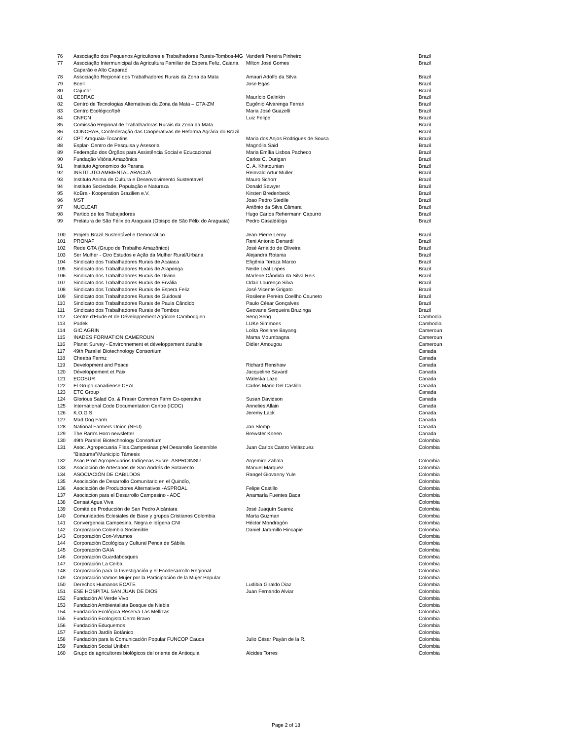| 76 | Associação dos Pequenos Agricultores e Trabalhadores Rurais-Tombos-MG | Vanderli Pereira Pinheiro | Brazil |
| 77 | Associação Intermunicipal da Agricultura Familiar de Espera Feliz, Caiana, Caparão e Alto Caparaó | Milton José Gomes | Brazil |
| 78 | Associação Regional dos Trabalhadores Rurais da Zona da Mata | Amauri Adolfo da Silva | Brazil |
| 79 | Boell | Jose Egas | Brazil |
| 80 | Cajunor | | Brazil |
| 81 | CEBRAC | Maurício Galinkin | Brazil |
| 82 | Centro de Tecnologias Alternativas da Zona da Mata – CTA-ZM | Eugênio Alvarenga Ferrari | Brazil |
| 83 | Centro Ecológico/Ipê | Maria José Guazelli | Brazil |
| 84 | CNFCN | Luiz Felipe | Brazil |
| 85 | Comissão Regional de Trabalhadoras Rurais da Zona da Mata | | Brazil |
| 86 | CONCRAB, Confederação das Cooperativas de Reforma Agrária do Brazil | | Brazil |
| 87 | CPT Araguaia-Tocantins | Maria dos Anjos Rodrigues de Sousa | Brazil |
| 88 | Esplar- Centro de Pesquisa y Asesoria | Magnólia Said | Brazil |
| 89 | Federação dos Órgãos para Assistência Social e Educacional | Maria Emília Lisboa Pacheco | Brazil |
| 90 | Fundação Vitória Amazônica | Carlos C. Durigan | Brazil |
| 91 | Instituto Agronomico do Parana | C. A. Khatounian | Brazil |
| 92 | INSTITUTO AMBIENTAL ARACUÃ | Reinvald Artur Müller | Brazil |
| 93 | Instituto Anima de Cultura e Desenvolvimento Sustentavel | Mauro Schorr | Brazil |
| 94 | Instituto Sociedade, População e Natureza | Donald Sawyer | Brazil |
| 95 | KoBra - Kooperation Brazilien e.V. | Kirsten Bredenbeck | Brazil |
| 96 | MST | Joao Pedro Stedile | Brazil |
| 97 | NUCLEAR | Antônio da Silva Câmara | Brazil |
| 98 | Partido de los Trabajadores | Hugo Carlos Rehermann Capurro | Brazil |
| 99 | Prelatura de São Félix do Araguaia (Obispo de São Félix do Araguaia) | Pedro Casaldáliga | Brazil |
| 100 | Projeto Brazil Sustentável e Democrático | Jean-Pierre Leroy | Brazil |
| 101 | PRONAF | Reni Antonio Denardi | Brazil |
| 102 | Rede GTA (Grupo de Trabalho Amazônico) | José Arnaldo de Oliveira | Brazil |
| 103 | Ser Mulher - Ctro Estudos e Ação da Mulher Rural/Urbana | Alejandra Rotania | Brazil |
| 104 | Sindicato dos Trabalhadores Rurais de Acaiaca | Efigênia Tereza Marco | Brazil |
| 105 | Sindicato dos Trabalhadores Rurais de Araponga | Neide Leal Lopes | Brazil |
| 106 | Sindicato dos Trabalhadores Rurais de Divino | Marlene Cândida da Silva Reis | Brazil |
| 107 | Sindicato dos Trabalhadores Rurais de Ervália | Odair Lourenço Silva | Brazil |
| 108 | Sindicato dos Trabalhadores Rurais de Espera Feliz | José Vicente Grigato | Brazil |
| 109 | Sindicato dos Trabalhadores Rurais de Guidoval | Rosilene Pereira Coellho Cauneto | Brazil |
| 110 | Sindicato dos Trabalhadores Rurais de Paula Cândido | Paulo César Gonçalves | Brazil |
| 111 | Sindicato dos Trabalhadores Rurais de Tombos | Geovane Serqueira Bruzinga | Brazil |
| 112 | Centre d'Etude et de Développement Agricole Cambodgien | Seng Seng | Cambodia |
| 113 | Padek | LUKe Simmons | Cambodia |
| 114 | GIC AGRIN | Lolita Rosiane Bayang | Cameroun |
| 115 | INADES FORMATION CAMEROUN | Mama Moumbagna | Cameroun |
| 116 | Planet Survey - Environnement et développement durable | Didier Amougou | Cameroun |
| 117 | 49th Parallel Biotechnology Consortium | | Canada |
| 118 | Cheeba Farmz | | Canada |
| 119 | Development and Peace | Richard Renshaw | Canada |
| 120 | Développement et Paix | Jacqueline Savard | Canada |
| 121 | ECOSUR | Waleska Lazo | Canada |
| 122 | El Grupo canadiense CEAL | Carlos Mario Del Castillo | Canada |
| 123 | ETC Group | | Canada |
| 124 | Glorious Salad Co. & Fraser Common Farm Co-operative | Susan Davidson | Canada |
| 125 | International Code Documentation Centre (ICDC) | Annelies Allain | Canada |
| 126 | K.O.G.S. | Jeremy Lack | Canada |
| 127 | Mad Dog Farm | | Canada |
| 128 | National Farmers Union (NFU) | Jan Slomp | Canada |
| 129 | The Ram's Horn newsletter | Brewster Kneen | Canada |
| 130 | 49th Parallel Biotechnology Consortium | | Colombia |
| 131 | Asoc. Agropecuaria Flias.Campesinas p/el Desarrollo Sostenible "Biabuma"/Municipio Támesis | Juan Carlos Castro Velásquez | Colombia |
| 132 | Asoc.Prod.Agropecuarios Indígenas Sucre- ASPROINSU | Argemiro Zabala | Colombia |
| 133 | Asociación de Artesanos de San Andrés de Sotavento | Manuel Marquez | Colombia |
| 134 | ASOCIACIÓN DE CABILDOS | Rangel Giovanny Yule | Colombia |
| 135 | Asociación de Desarrollo Comunitario en el Quindío, | | Colombia |
| 136 | Asociación de Productores Alternativos -ASPROAL | Felipe Castillo | Colombia |
| 137 | Asociacion para el Desarrollo Campesino - ADC | Anamaría Fuentes Baca | Colombia |
| 138 | Censat Agua Viva | | Colombia |
| 139 | Comité de Producción de San Pedro Alcántara | José Juaquín Suarez | Colombia |
| 140 | Comunidades Eclesiales de Base y grupos Cristianos Colombia | Marta Guzman | Colombia |
| 141 | Convergencia Campesina, Negra e Idígena CNI | Héctor Mondragón | Colombia |
| 142 | Corporacion Colombia Sostenible | Daniel Jaramillo Hincapie | Colombia |
| 143 | Corporación Con-Vivamos | | Colombia |
| 144 | Corporación Ecológica y Cultural Penca de Sábila | | Colombia |
| 145 | Corporación GAIA | | Colombia |
| 146 | Corporación Guardabosques | | Colombia |
| 147 | Corporación La Ceiba | | Colombia |
| 148 | Corporación para la Investigación y el Ecodesarrollo Regional | | Colombia |
| 149 | Corporación Vamos Mujer por la Participación de la Mujer Popular | | Colombia |
| 150 | Derechos Humanos ECATE | Ludibia Giraldo Diaz | Colombia |
| 151 | ESE HOSPITAL SAN JUAN DE DIOS | Juan Fernando Alviar | Colombia |
| 152 | Fundación Al Verde Vivo | | Colombia |
| 153 | Fundación Ambientalista Bosque de Niebla | | Colombia |
| 154 | Fundación Ecológica Reserva Las Mellizas | | Colombia |
| 155 | Fundación Ecologista Cerro Bravo | | Colombia |
| 156 | Fundación Eduquemos | | Colombia |
| 157 | Fundación Jardín Botánico | | Colombia |
| 158 | Fundación para la Comunicación Popular FUNCOP Cauca | Julio César Payán de la R. | Colombia |
| 159 | Fundación Social Unibán | | Colombia |
| 160 | Grupo de agricultores biológicos del oriente de Antioquia | Alcides Torres | Colombia |
Page 2 of 18